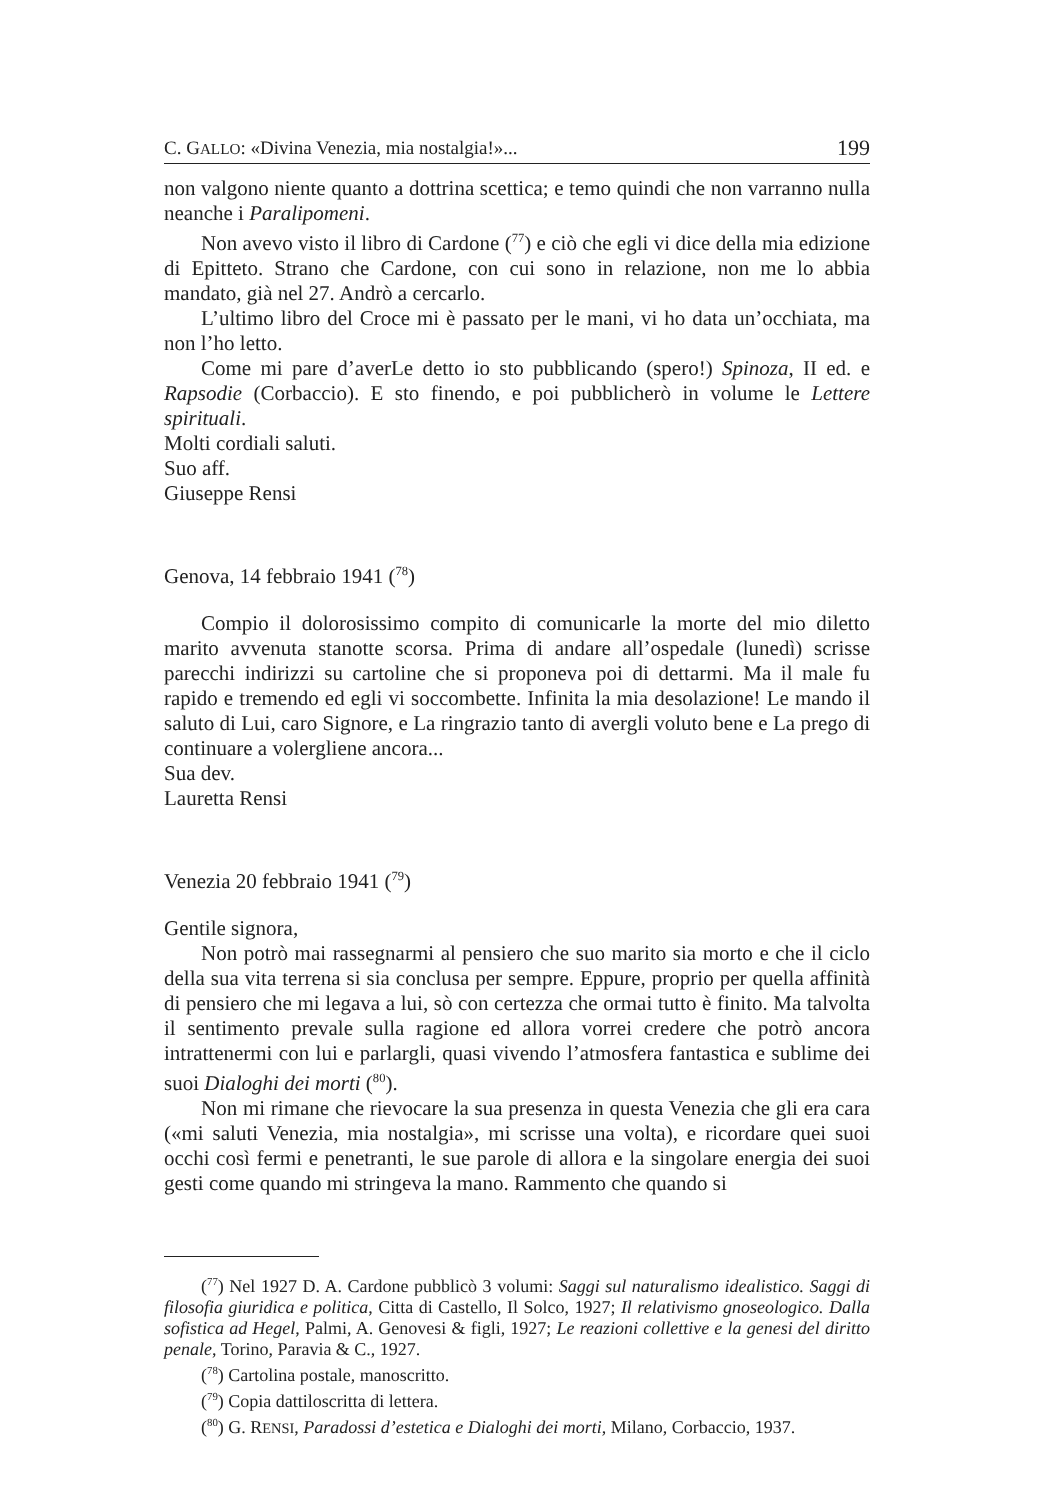C. GALLO: «Divina Venezia, mia nostalgia!»... 199
non valgono niente quanto a dottrina scettica; e temo quindi che non varranno nulla neanche i Paralipomeni.
Non avevo visto il libro di Cardone (<sup>77</sup>) e ciò che egli vi dice della mia edizione di Epitteto. Strano che Cardone, con cui sono in relazione, non me lo abbia mandato, già nel 27. Andrò a cercarlo.
L’ultimo libro del Croce mi è passato per le mani, vi ho data un’occhiata, ma non l’ho letto.
Come mi pare d’averLe detto io sto pubblicando (spero!) Spinoza, II ed. e Rapsodie (Corbaccio). E sto finendo, e poi pubblicherò in volume le Lettere spirituali.
Molti cordiali saluti.
Suo aff.
Giuseppe Rensi
Genova, 14 febbraio 1941 (<sup>78</sup>)
Compio il dolorosissimo compito di comunicarle la morte del mio diletto marito avvenuta stanotte scorsa. Prima di andare all’ospedale (lunedì) scrisse parecchi indirizzi su cartoline che si proponeva poi di dettarmi. Ma il male fu rapido e tremendo ed egli vi soccombette. Infinita la mia desolazione! Le mando il saluto di Lui, caro Signore, e La ringrazio tanto di avergli voluto bene e La prego di continuare a volergliene ancora...
Sua dev.
Lauretta Rensi
Venezia 20 febbraio 1941 (<sup>79</sup>)
Gentile signora,
Non potrò mai rassegnarmi al pensiero che suo marito sia morto e che il ciclo della sua vita terrena si sia conclusa per sempre. Eppure, proprio per quella affinità di pensiero che mi legava a lui, sò con certezza che ormai tutto è finito. Ma talvolta il sentimento prevale sulla ragione ed allora vorrei credere che potrò ancora intrattenermi con lui e parlargli, quasi vivendo l’atmosfera fantastica e sublime dei suoi Dialoghi dei morti (<sup>80</sup>).
Non mi rimane che rievocare la sua presenza in questa Venezia che gli era cara («mi saluti Venezia, mia nostalgia», mi scrisse una volta), e ricordare quei suoi occhi così fermi e penetranti, le sue parole di allora e la singolare energia dei suoi gesti come quando mi stringeva la mano. Rammento che quando si
(<sup>77</sup>) Nel 1927 D. A. Cardone pubblicò 3 volumi: Saggi sul naturalismo idealistico. Saggi di filosofia giuridica e politica, Citta di Castello, Il Solco, 1927; Il relativismo gnoseologico. Dalla sofistica ad Hegel, Palmi, A. Genovesi & figli, 1927; Le reazioni collettive e la genesi del diritto penale, Torino, Paravia & C., 1927.
(<sup>78</sup>) Cartolina postale, manoscritto.
(<sup>79</sup>) Copia dattiloscritta di lettera.
(<sup>80</sup>) G. RENSI, Paradossi d’estetica e Dialoghi dei morti, Milano, Corbaccio, 1937.